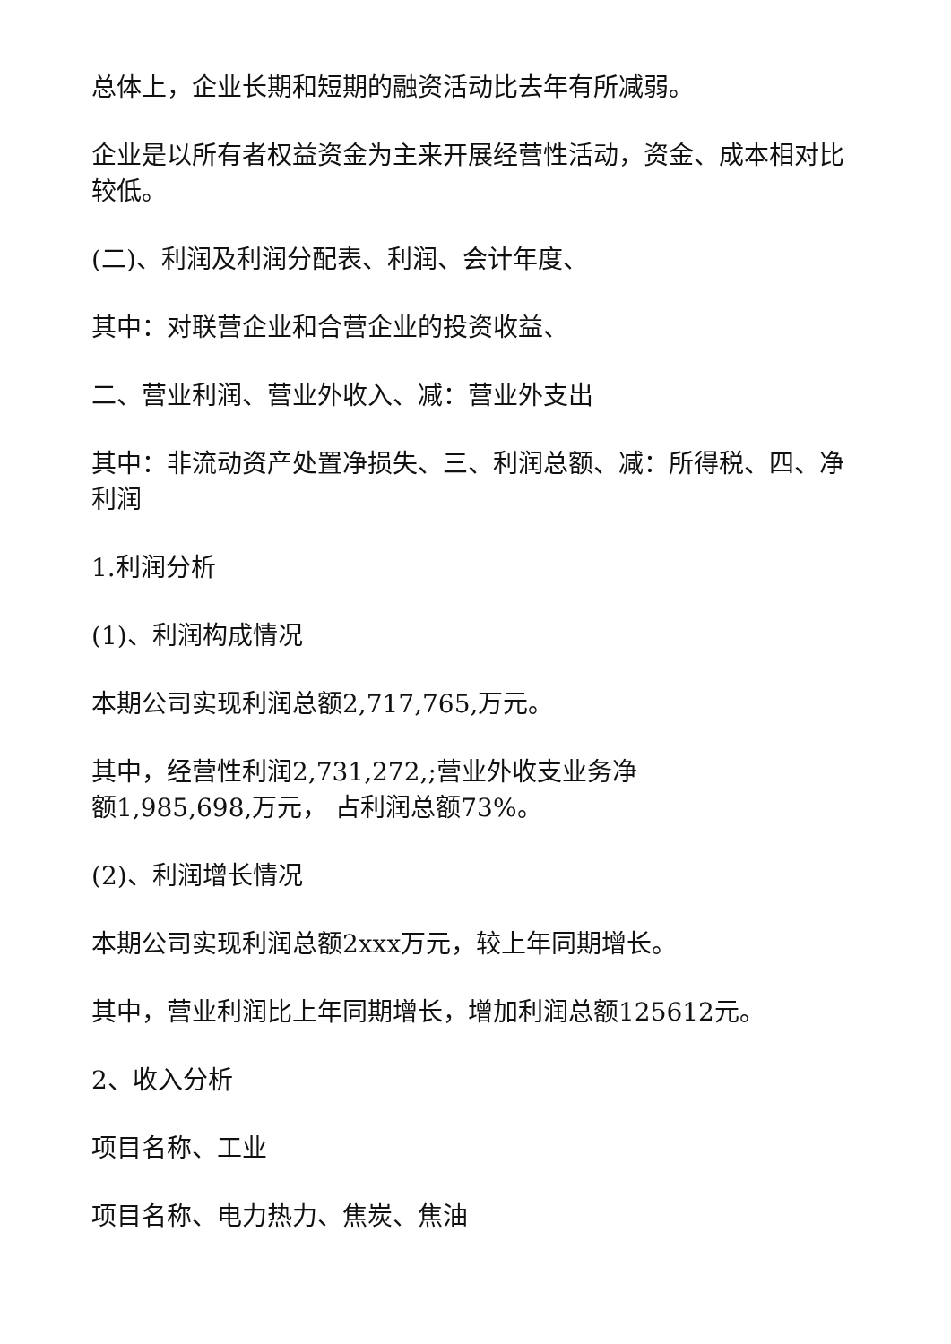总体上，企业长期和短期的融资活动比去年有所减弱。
企业是以所有者权益资金为主来开展经营性活动，资金、成本相对比较低。
(二)、利润及利润分配表、利润、会计年度、
其中：对联营企业和合营企业的投资收益、
二、营业利润、营业外收入、减：营业外支出
其中：非流动资产处置净损失、三、利润总额、减：所得税、四、净利润
1.利润分析
(1)、利润构成情况
本期公司实现利润总额2,717,765,万元。
其中，经营性利润2,731,272,;营业外收支业务净
额1,985,698,万元， 占利润总额73%。
(2)、利润增长情况
本期公司实现利润总额2xxx万元，较上年同期增长。
其中，营业利润比上年同期增长，增加利润总额125612元。
2、收入分析
项目名称、工业
项目名称、电力热力、焦炭、焦油